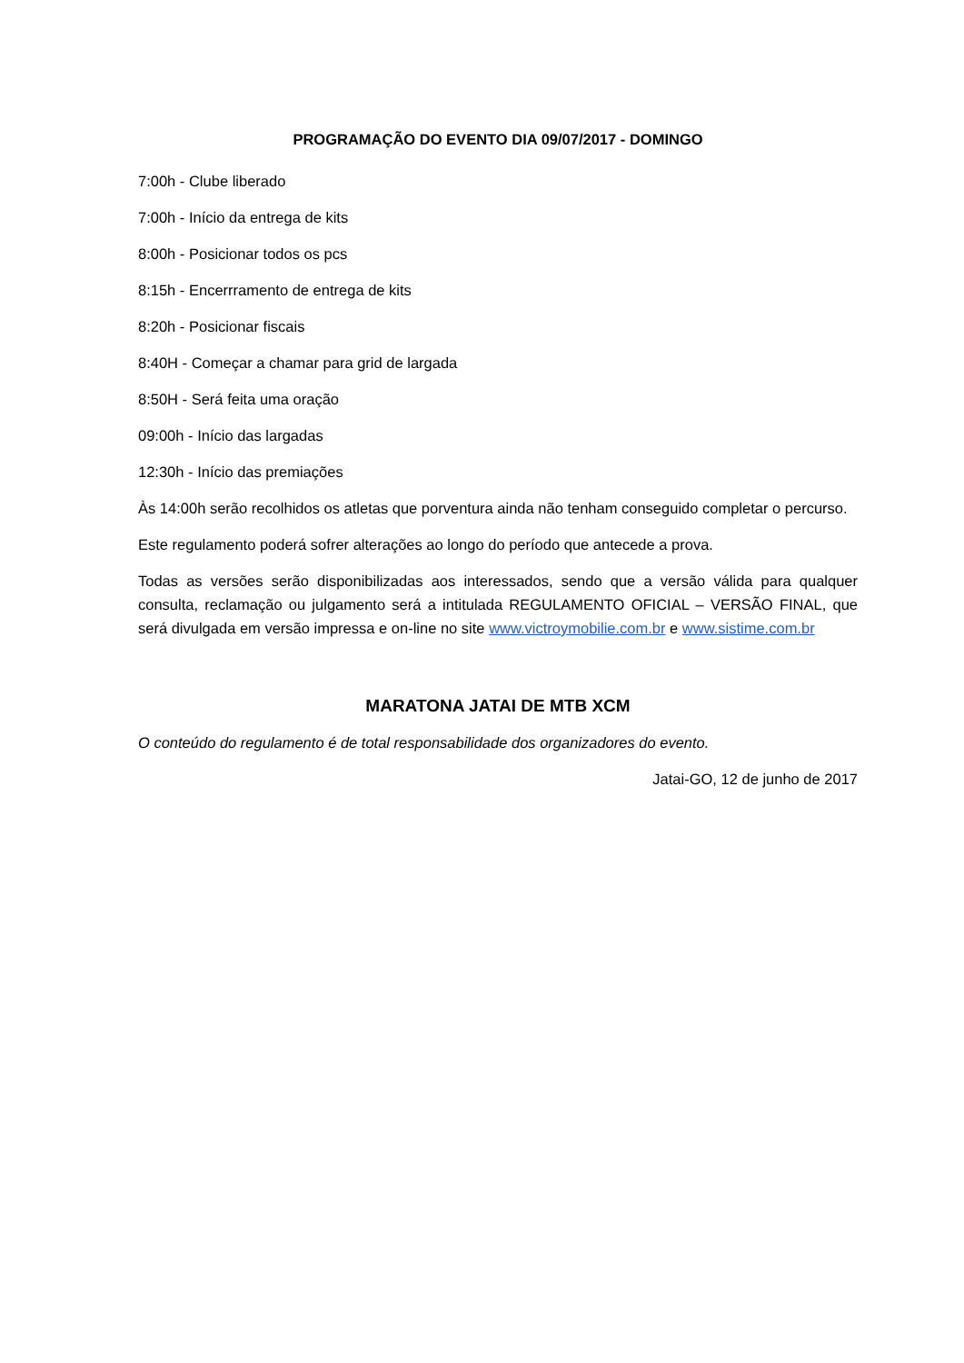PROGRAMAÇÃO DO EVENTO DIA 09/07/2017 - DOMINGO
7:00h - Clube liberado
7:00h - Início da entrega de kits
8:00h - Posicionar todos os pcs
8:15h - Encerrramento de entrega de kits
8:20h - Posicionar fiscais
8:40H - Começar a chamar para grid de largada
8:50H - Será feita uma oração
09:00h - Início das largadas
12:30h - Início das premiações
Às 14:00h serão recolhidos os atletas que porventura ainda não tenham conseguido completar o percurso.
Este regulamento poderá sofrer alterações ao longo do período que antecede a prova.
Todas as versões serão disponibilizadas aos interessados, sendo que a versão válida para qualquer consulta, reclamação ou julgamento será a intitulada REGULAMENTO OFICIAL – VERSÃO FINAL, que será divulgada em versão impressa e on-line no site www.victroymobilie.com.br e www.sistime.com.br
MARATONA JATAI DE MTB XCM
O conteúdo do regulamento é de total responsabilidade dos organizadores do evento.
Jatai-GO, 12 de junho de 2017